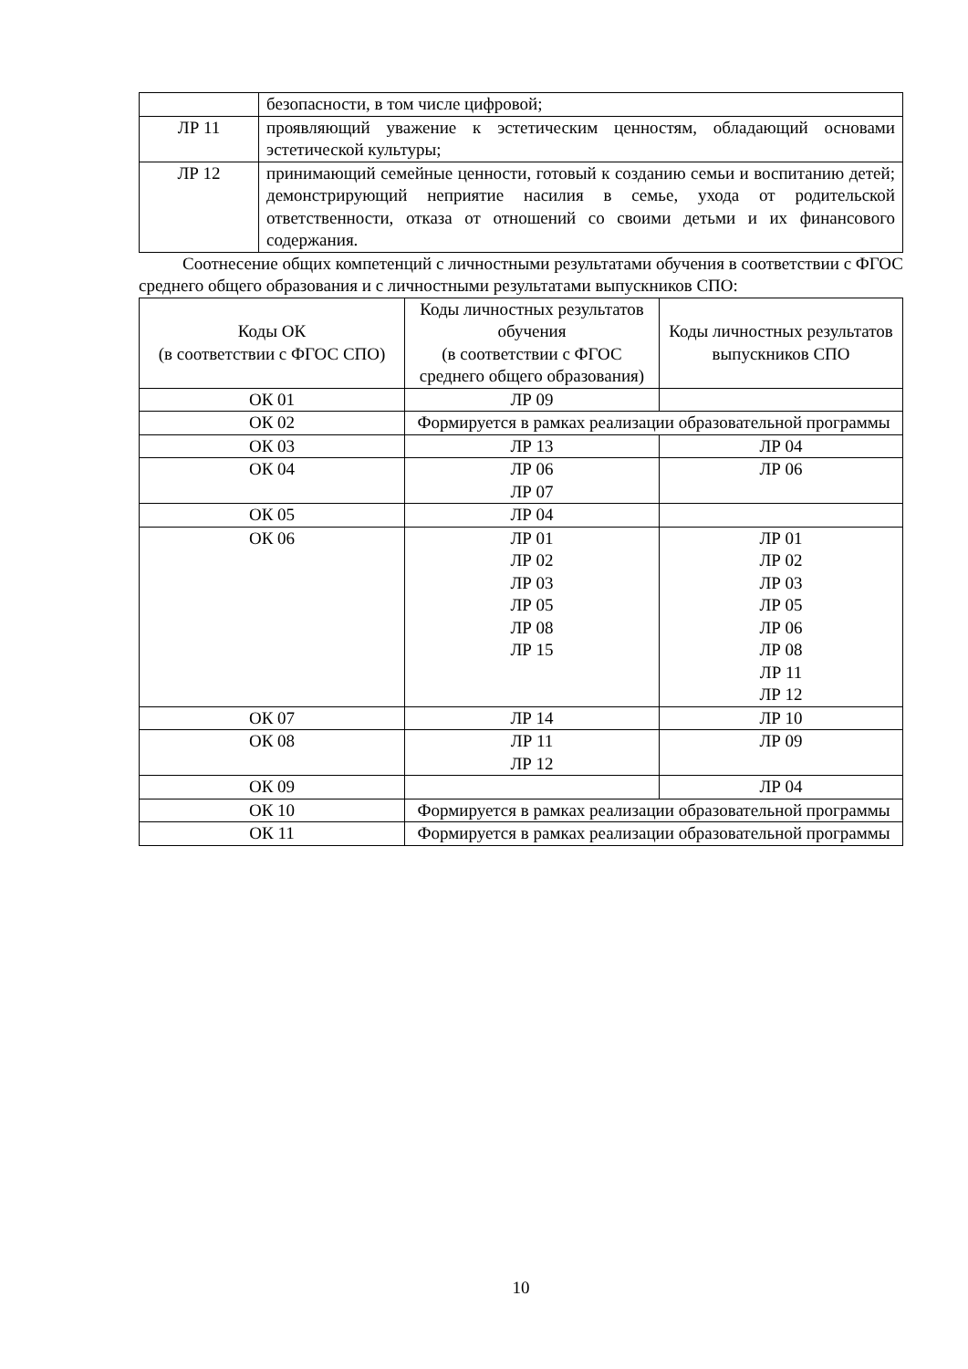| | безопасности, в том числе цифровой; |
| ЛР 11 | проявляющий уважение к эстетическим ценностям, обладающий основами эстетической культуры; |
| ЛР 12 | принимающий семейные ценности, готовый к созданию семьи и воспитанию детей; демонстрирующий неприятие насилия в семье, ухода от родительской ответственности, отказа от отношений со своими детьми и их финансового содержания. |
Соотнесение общих компетенций с личностными результатами обучения в соответствии с ФГОС среднего общего образования и с личностными результатами выпускников СПО:
| Коды ОК (в соответствии с ФГОС СПО) | Коды личностных результатов обучения (в соответствии с ФГОС среднего общего образования) | Коды личностных результатов выпускников СПО |
| --- | --- | --- |
| ОК 01 | ЛР 09 | |
| ОК 02 | Формируется в рамках реализации образовательной программы | |
| ОК 03 | ЛР 13 | ЛР 04 |
| ОК 04 | ЛР 06 ЛР 07 | ЛР 06 |
| ОК 05 | ЛР 04 | |
| ОК 06 | ЛР 01 ЛР 02 ЛР 03 ЛР 05 ЛР 08 ЛР 15 | ЛР 01 ЛР 02 ЛР 03 ЛР 05 ЛР 06 ЛР 08 ЛР 11 ЛР 12 |
| ОК 07 | ЛР 14 | ЛР 10 |
| ОК 08 | ЛР 11 ЛР 12 | ЛР 09 |
| ОК 09 | | ЛР 04 |
| ОК 10 | Формируется в рамках реализации образовательной программы | |
| ОК 11 | Формируется в рамках реализации образовательной программы | |
10